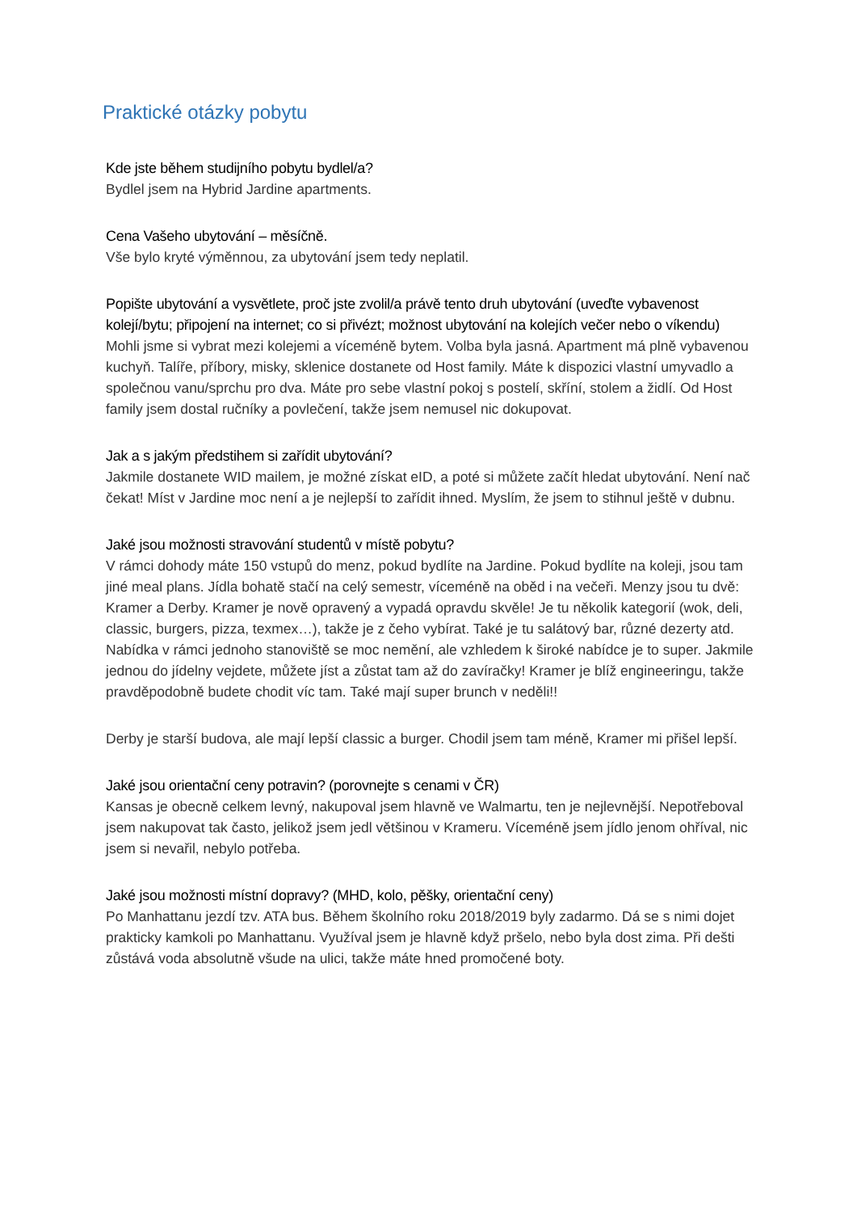Praktické otázky pobytu
Kde jste během studijního pobytu bydlel/a?
Bydlel jsem na Hybrid Jardine apartments.
Cena Vašeho ubytování – měsíčně.
Vše bylo kryté výměnnou, za ubytování jsem tedy neplatil.
Popište ubytování a vysvětlete, proč jste zvolil/a právě tento druh ubytování (uveďte vybavenost kolejí/bytu; připojení na internet; co si přivézt; možnost ubytování na kolejích večer nebo o víkendu)
Mohli jsme si vybrat mezi kolejemi a víceméně bytem. Volba byla jasná. Apartment má plně vybavenou kuchyň. Talíře, příbory, misky, sklenice dostanete od Host family. Máte k dispozici vlastní umyvadlo a společnou vanu/sprchu pro dva. Máte pro sebe vlastní pokoj s postelí, skříní, stolem a židlí. Od Host family jsem dostal ručníky a povlečení, takže jsem nemusel nic dokupovat.
Jak a s jakým předstihem si zařídit ubytování?
Jakmile dostanete WID mailem, je možné získat eID, a poté si můžete začít hledat ubytování. Není nač čekat! Míst v Jardine moc není a je nejlepší to zařídit ihned. Myslím, že jsem to stihnul ještě v dubnu.
Jaké jsou možnosti stravování studentů v místě pobytu?
V rámci dohody máte 150 vstupů do menz, pokud bydlíte na Jardine. Pokud bydlíte na koleji, jsou tam jiné meal plans. Jídla bohatě stačí na celý semestr, víceméně na oběd i na večeři. Menzy jsou tu dvě: Kramer a Derby. Kramer je nově opravený a vypadá opravdu skvěle! Je tu několik kategorií (wok, deli, classic, burgers, pizza, texmex…), takže je z čeho vybírat. Také je tu salátový bar, různé dezerty atd. Nabídka v rámci jednoho stanoviště se moc nemění, ale vzhledem k široké nabídce je to super. Jakmile jednou do jídelny vejdete, můžete jíst a zůstat tam až do zavíračky! Kramer je blíž engineeringu, takže pravděpodobně budete chodit víc tam. Také mají super brunch v neděli!!
Derby je starší budova, ale mají lepší classic a burger. Chodil jsem tam méně, Kramer mi přišel lepší.
Jaké jsou orientační ceny potravin? (porovnejte s cenami v ČR)
Kansas je obecně celkem levný, nakupoval jsem hlavně ve Walmartu, ten je nejlevnější. Nepotřeboval jsem nakupovat tak často, jelikož jsem jedl většinou v Krameru. Víceméně jsem jídlo jenom ohříval, nic jsem si nevařil, nebylo potřeba.
Jaké jsou možnosti místní dopravy? (MHD, kolo, pěšky, orientační ceny)
Po Manhattanu jezdí tzv. ATA bus. Během školního roku 2018/2019 byly zadarmo. Dá se s nimi dojet prakticky kamkoli po Manhattanu. Využíval jsem je hlavně když pršelo, nebo byla dost zima. Při dešti zůstává voda absolutně všude na ulici, takže máte hned promočené boty.